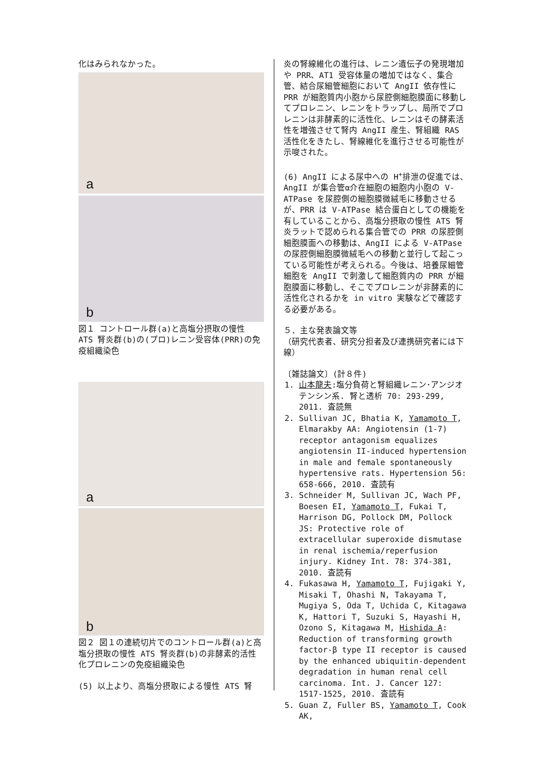化はみられなかった。
a
b
図１ コントロール群(a)と高塩分摂取の慢性 ATS 腎炎群(b)の(プロ)レニン受容体(PRR)の免疫組織染色
a
b
図２ 図１の連続切片でのコントロール群(a)と高塩分摂取の慢性 ATS 腎炎群(b)の非酵素的活性化プロレニンの免疫組織染色
(5) 以上より、高塩分摂取による慢性 ATS 腎
炎の腎線維化の進行は、レニン遺伝子の発現増加や PRR、AT1 受容体量の増加ではなく、集合管、結合尿細管細胞において AngII 依存性に PRR が細胞質内小胞から尿腔側細胞膜面に移動してプロレニン、レニンをトラップし、局所でプロレニンは非酵素的に活性化、レニンはその酵素活性を増強させて腎内 AngII 産生、腎組織 RAS 活性化をきたし、腎線維化を進行させる可能性が示唆された。
(6) AngII による尿中への H<sup>+</sup>排泄の促進では、AngII が集合管α介在細胞の細胞内小胞の V-ATPase を尿腔側の細胞膜微絨毛に移動させるが、PRR は V-ATPase 結合蛋白としての機能を有していることから、高塩分摂取の慢性 ATS 腎炎ラットで認められる集合管での PRR の尿腔側細胞膜面への移動は、AngII による V-ATPase の尿腔側細胞膜微絨毛への移動と並行して起こっている可能性が考えられる。今後は、培養尿細管細胞を AngII で刺激して細胞質内の PRR が細胞膜面に移動し、そこでプロレニンが非酵素的に活性化されるかを in vitro 実験などで確認する必要がある。
５．主な発表論文等
（研究代表者、研究分担者及び連携研究者には下線）
〔雑誌論文〕(計８件)
1. 山本龍夫:塩分負荷と腎組織レニン･アンジオテンシン系. 腎と透析 70: 293-299, 2011. 査読無
2. Sullivan JC, Bhatia K, Yamamoto T, Elmarakby AA: Angiotensin (1-7) receptor antagonism equalizes angiotensin II-induced hypertension in male and female spontaneously hypertensive rats. Hypertension 56: 658-666, 2010. 査読有
3. Schneider M, Sullivan JC, Wach PF, Boesen EI, Yamamoto T, Fukai T, Harrison DG, Pollock DM, Pollock JS: Protective role of extracellular superoxide dismutase in renal ischemia/reperfusion injury. Kidney Int. 78: 374-381, 2010. 査読有
4. Fukasawa H, Yamamoto T, Fujigaki Y, Misaki T, Ohashi N, Takayama T, Mugiya S, Oda T, Uchida C, Kitagawa K, Hattori T, Suzuki S, Hayashi H, Ozono S, Kitagawa M, Hishida A: Reduction of transforming growth factor-β type II receptor is caused by the enhanced ubiquitin-dependent degradation in human renal cell carcinoma. Int. J. Cancer 127: 1517-1525, 2010. 査読有
5. Guan Z, Fuller BS, Yamamoto T, Cook AK,